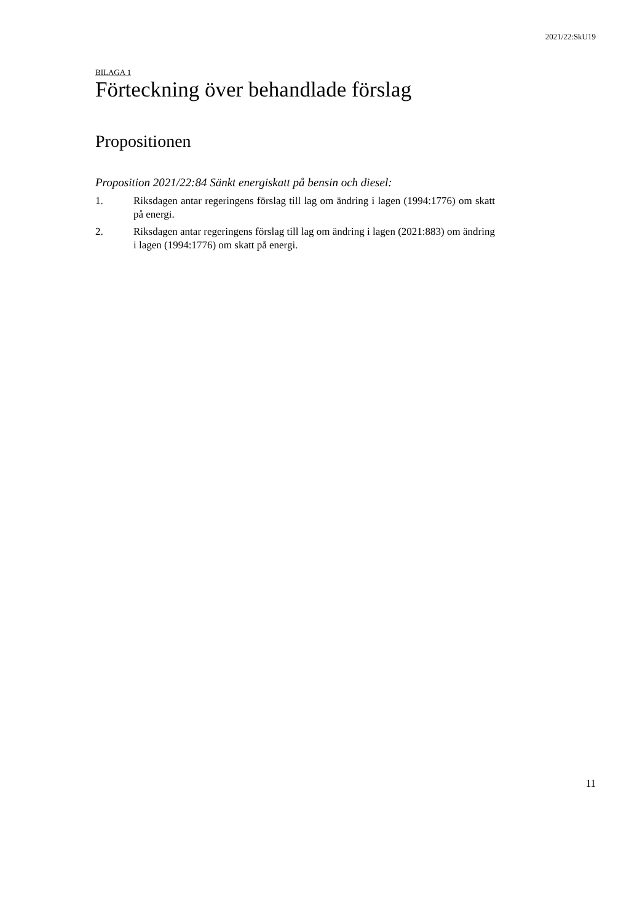2021/22:SkU19
BILAGA 1
Förteckning över behandlade förslag
Propositionen
Proposition 2021/22:84 Sänkt energiskatt på bensin och diesel:
1. Riksdagen antar regeringens förslag till lag om ändring i lagen (1994:1776) om skatt på energi.
2. Riksdagen antar regeringens förslag till lag om ändring i lagen (2021:883) om ändring i lagen (1994:1776) om skatt på energi.
11